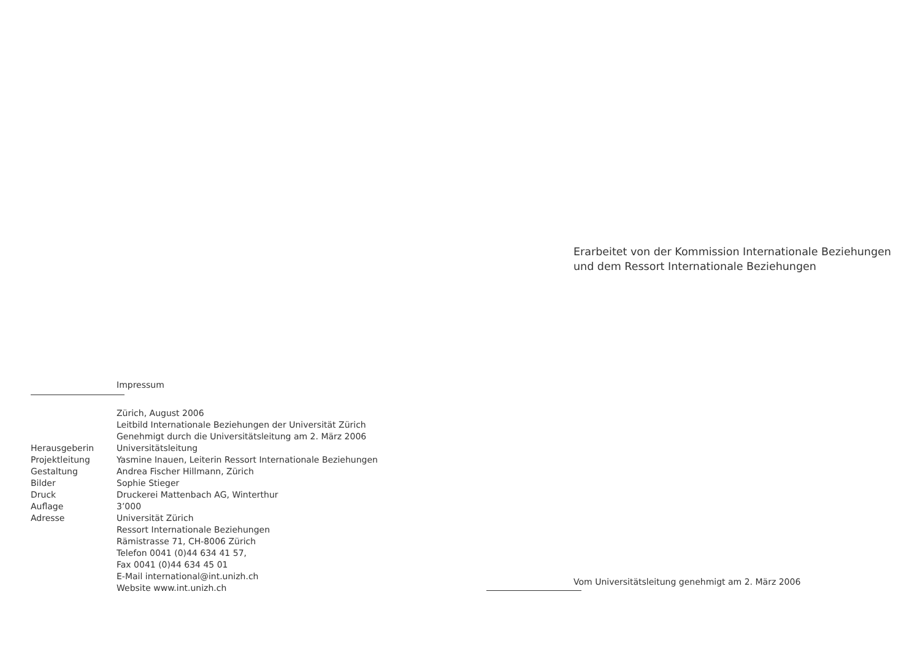Impressum
Zürich, August 2006
Leitbild Internationale Beziehungen der Universität Zürich
Genehmigt durch die Universitätsleitung am 2. März 2006
Herausgeberin Universitätsleitung
Projektleitung Yasmine Inauen, Leiterin Ressort Internationale Beziehungen
Gestaltung Andrea Fischer Hillmann, Zürich
Bilder Sophie Stieger
Druck Druckerei Mattenbach AG, Winterthur
Auflage 3’000
Adresse Universität Zürich
Ressort Internationale Beziehungen
Rämistrasse 71, CH-8006 Zürich
Telefon 0041 (0)44 634 41 57,
Fax 0041 (0)44 634 45 01
E-Mail international@int.unizh.ch
Website www.int.unizh.ch
Erarbeitet von der Kommission Internationale Beziehungen
und dem Ressort Internationale Beziehungen
Vom Universitätsleitung genehmigt am 2. März 2006